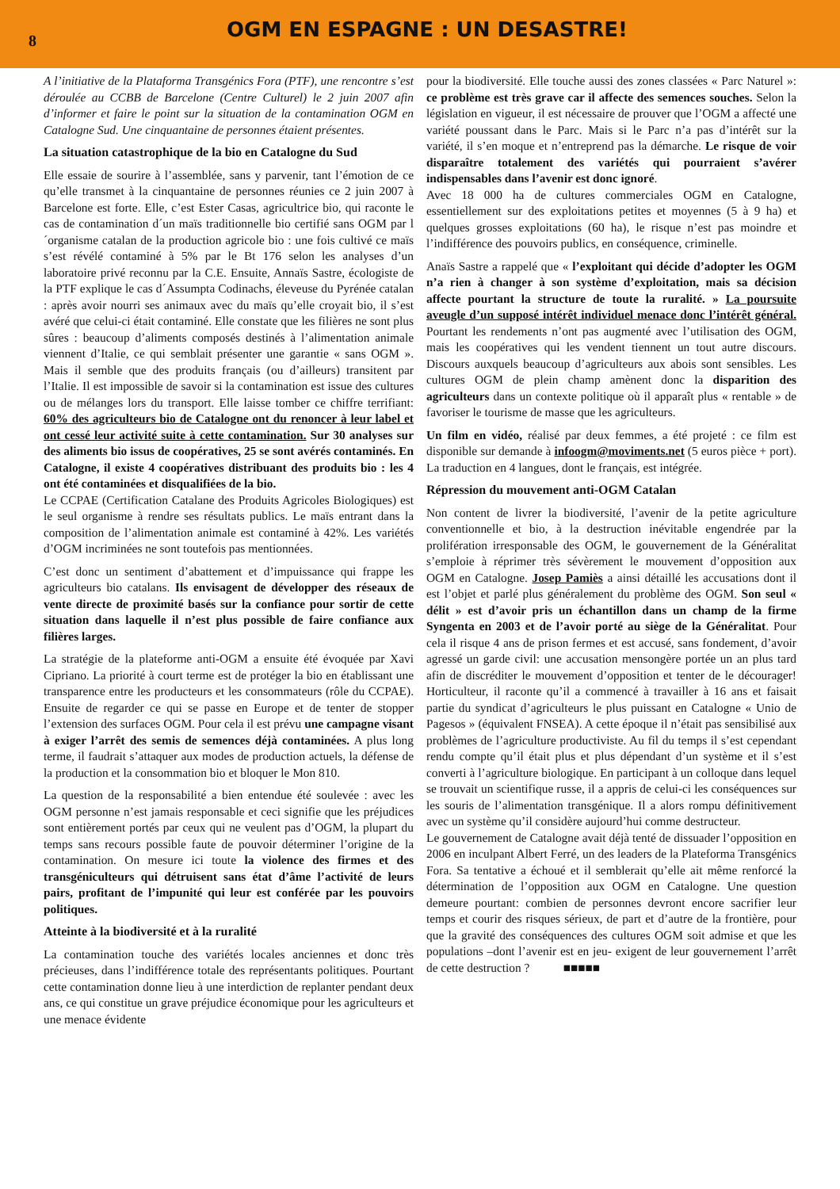8
OGM EN ESPAGNE : UN DESASTRE!
A l’initiative de la Plataforma Transgénics Fora (PTF), une rencontre s’est déroulée au CCBB de Barcelone (Centre Culturel) le 2 juin 2007 afin d’informer et faire le point sur la situation de la contamination OGM en Catalogne Sud. Une cinquantaine de personnes étaient présentes.
La situation catastrophique de la bio en Catalogne du Sud
Elle essaie de sourire à l’assemblée, sans y parvenir, tant l’émotion de ce qu’elle transmet à la cinquantaine de personnes réunies ce 2 juin 2007 à Barcelone est forte. Elle, c’est Ester Casas, agricultrice bio, qui raconte le cas de contamination d´un maïs traditionnelle bio certifié sans OGM par l´organisme catalan de la production agricole bio : une fois cultivé ce maïs s’est révélé contaminé à 5% par le Bt 176 selon les analyses d’un laboratoire privé reconnu par la C.E. Ensuite, Annaïs Sastre, écologiste de la PTF explique le cas d´Assumpta Codinachs, éleveuse du Pyrénée catalan : après avoir nourri ses animaux avec du maïs qu’elle croyait bio, il s’est avéré que celui-ci était contaminé. Elle constate que les filières ne sont plus sûres : beaucoup d’aliments composés destinés à l’alimentation animale viennent d’Italie, ce qui semblait présenter une garantie « sans OGM ». Mais il semble que des produits français (ou d’ailleurs) transitent par l’Italie. Il est impossible de savoir si la contamination est issue des cultures ou de mélanges lors du transport. Elle laisse tomber ce chiffre terrifiant: 60% des agriculteurs bio de Catalogne ont du renoncer à leur label et ont cessé leur activité suite à cette contamination. Sur 30 analyses sur des aliments bio issus de coopératives, 25 se sont avérés contaminés. En Catalogne, il existe 4 coopératives distribuant des produits bio : les 4 ont été contaminées et disqualifiées de la bio.
Le CCPAE (Certification Catalane des Produits Agricoles Biologiques) est le seul organisme à rendre ses résultats publics. Le maïs entrant dans la composition de l’alimentation animale est contaminé à 42%. Les variétés d’OGM incriminées ne sont toutefois pas mentionnées.
C’est donc un sentiment d’abattement et d’impuissance qui frappe les agriculteurs bio catalans. Ils envisagent de développer des réseaux de vente directe de proximité basés sur la confiance pour sortir de cette situation dans laquelle il n’est plus possible de faire confiance aux filières larges.
La stratégie de la plateforme anti-OGM a ensuite été évoquée par Xavi Cipriano. La priorité à court terme est de protéger la bio en établissant une transparence entre les producteurs et les consommateurs (rôle du CCPAE). Ensuite de regarder ce qui se passe en Europe et de tenter de stopper l’extension des surfaces OGM. Pour cela il est prévu une campagne visant à exiger l’arrêt des semis de semences déjà contaminées. A plus long terme, il faudrait s’attaquer aux modes de production actuels, la défense de la production et la consommation bio et bloquer le Mon 810.
La question de la responsabilité a bien entendue été soulevée : avec les OGM personne n’est jamais responsable et ceci signifie que les préjudices sont entièrement portés par ceux qui ne veulent pas d’OGM, la plupart du temps sans recours possible faute de pouvoir déterminer l’origine de la contamination. On mesure ici toute la violence des firmes et des transgéniculteurs qui détruisent sans état d’âme l’activité de leurs pairs, profitant de l’impunité qui leur est conférée par les pouvoirs politiques.
Atteinte à la biodiversité et à la ruralité
La contamination touche des variétés locales anciennes et donc très précieuses, dans l’indifférence totale des représentants politiques. Pourtant cette contamination donne lieu à une interdiction de replanter pendant deux ans, ce qui constitue un grave préjudice économique pour les agriculteurs et une menace évidente
pour la biodiversité. Elle touche aussi des zones classées « Parc Naturel »: ce problème est très grave car il affecte des semences souches. Selon la législation en vigueur, il est nécessaire de prouver que l’OGM a affecté une variété poussant dans le Parc. Mais si le Parc n’a pas d’intérêt sur la variété, il s’en moque et n’entreprend pas la démarche. Le risque de voir disparaître totalement des variétés qui pourraient s’avérer indispensables dans l’avenir est donc ignoré.
Avec 18 000 ha de cultures commerciales OGM en Catalogne, essentiellement sur des exploitations petites et moyennes (5 à 9 ha) et quelques grosses exploitations (60 ha), le risque n’est pas moindre et l’indifférence des pouvoirs publics, en conséquence, criminelle.
Anaïs Sastre a rappelé que « l’exploitant qui décide d’adopter les OGM n’a rien à changer à son système d’exploitation, mais sa décision affecte pourtant la structure de toute la ruralité. » La poursuite aveugle d’un supposé intérêt individuel menace donc l’intérêt général. Pourtant les rendements n’ont pas augmenté avec l’utilisation des OGM, mais les coopératives qui les vendent tiennent un tout autre discours. Discours auxquels beaucoup d’agriculteurs aux abois sont sensibles. Les cultures OGM de plein champ amènent donc la disparition des agriculteurs dans un contexte politique où il apparaît plus « rentable » de favoriser le tourisme de masse que les agriculteurs.
Un film en vidéo, réalisé par deux femmes, a été projeté : ce film est disponible sur demande à infoogm@moviments.net (5 euros pièce + port). La traduction en 4 langues, dont le français, est intégrée.
Répression du mouvement anti-OGM Catalan
Non content de livrer la biodiversité, l’avenir de la petite agriculture conventionnelle et bio, à la destruction inévitable engendrée par la prolifération irresponsable des OGM, le gouvernement de la Généralitat s’emploie à réprimer très sévèrement le mouvement d’opposition aux OGM en Catalogne. Josep Pamiès a ainsi détaillé les accusations dont il est l’objet et parlé plus généralement du problème des OGM. Son seul « délit » est d’avoir pris un échantillon dans un champ de la firme Syngenta en 2003 et de l’avoir porté au siège de la Généralitat. Pour cela il risque 4 ans de prison fermes et est accusé, sans fondement, d’avoir agressé un garde civil: une accusation mensongère portée un an plus tard afin de discréditer le mouvement d’opposition et tenter de le décourager! Horticulteur, il raconte qu’il a commencé à travailler à 16 ans et faisait partie du syndicat d’agriculteurs le plus puissant en Catalogne « Unio de Pagesos » (équivalent FNSEA). A cette époque il n’était pas sensibilisé aux problèmes de l’agriculture productiviste. Au fil du temps il s’est cependant rendu compte qu’il était plus et plus dépendant d’un système et il s’est converti à l’agriculture biologique. En participant à un colloque dans lequel se trouvait un scientifique russe, il a appris de celui-ci les conséquences sur les souris de l’alimentation transgénique. Il a alors rompu définitivement avec un système qu’il considère aujourd’hui comme destructeur.
Le gouvernement de Catalogne avait déjà tenté de dissuader l’opposition en 2006 en inculpant Albert Ferré, un des leaders de la Plateforma Transgénics Fora. Sa tentative a échoué et il semblerait qu’elle ait même renforcé la détermination de l’opposition aux OGM en Catalogne. Une question demeure pourtant: combien de personnes devront encore sacrifier leur temps et courir des risques sérieux, de part et d’autre de la frontière, pour que la gravité des conséquences des cultures OGM soit admise et que les populations –dont l’avenir est en jeu- exigent de leur gouvernement l’arrêt de cette destruction ? ■■■■■